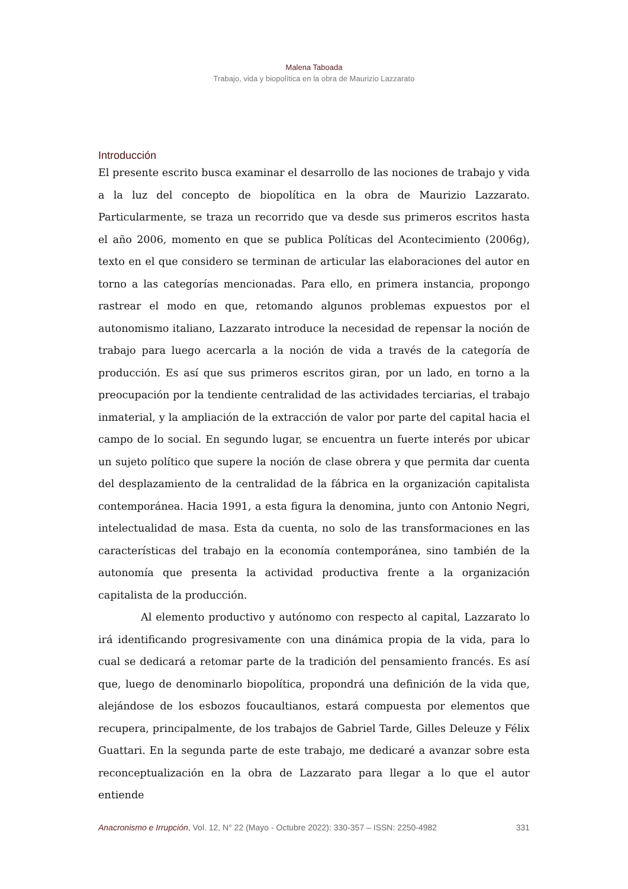Malena Taboada
Trabajo, vida y biopolítica en la obra de Maurizio Lazzarato
Introducción
El presente escrito busca examinar el desarrollo de las nociones de trabajo y vida a la luz del concepto de biopolítica en la obra de Maurizio Lazzarato. Particularmente, se traza un recorrido que va desde sus primeros escritos hasta el año 2006, momento en que se publica Políticas del Acontecimiento (2006g), texto en el que considero se terminan de articular las elaboraciones del autor en torno a las categorías mencionadas. Para ello, en primera instancia, propongo rastrear el modo en que, retomando algunos problemas expuestos por el autonomismo italiano, Lazzarato introduce la necesidad de repensar la noción de trabajo para luego acercarla a la noción de vida a través de la categoría de producción. Es así que sus primeros escritos giran, por un lado, en torno a la preocupación por la tendiente centralidad de las actividades terciarias, el trabajo inmaterial, y la ampliación de la extracción de valor por parte del capital hacia el campo de lo social. En segundo lugar, se encuentra un fuerte interés por ubicar un sujeto político que supere la noción de clase obrera y que permita dar cuenta del desplazamiento de la centralidad de la fábrica en la organización capitalista contemporánea. Hacia 1991, a esta figura la denomina, junto con Antonio Negri, intelectualidad de masa. Esta da cuenta, no solo de las transformaciones en las características del trabajo en la economía contemporánea, sino también de la autonomía que presenta la actividad productiva frente a la organización capitalista de la producción.
Al elemento productivo y autónomo con respecto al capital, Lazzarato lo irá identificando progresivamente con una dinámica propia de la vida, para lo cual se dedicará a retomar parte de la tradición del pensamiento francés. Es así que, luego de denominarlo biopolítica, propondrá una definición de la vida que, alejándose de los esbozos foucaultianos, estará compuesta por elementos que recupera, principalmente, de los trabajos de Gabriel Tarde, Gilles Deleuze y Félix Guattari. En la segunda parte de este trabajo, me dedicaré a avanzar sobre esta reconceptualización en la obra de Lazzarato para llegar a lo que el autor entiende
Anacronismo e Irrupción, Vol. 12, N° 22 (Mayo - Octubre 2022): 330-357 – ISSN: 2250-4982 331